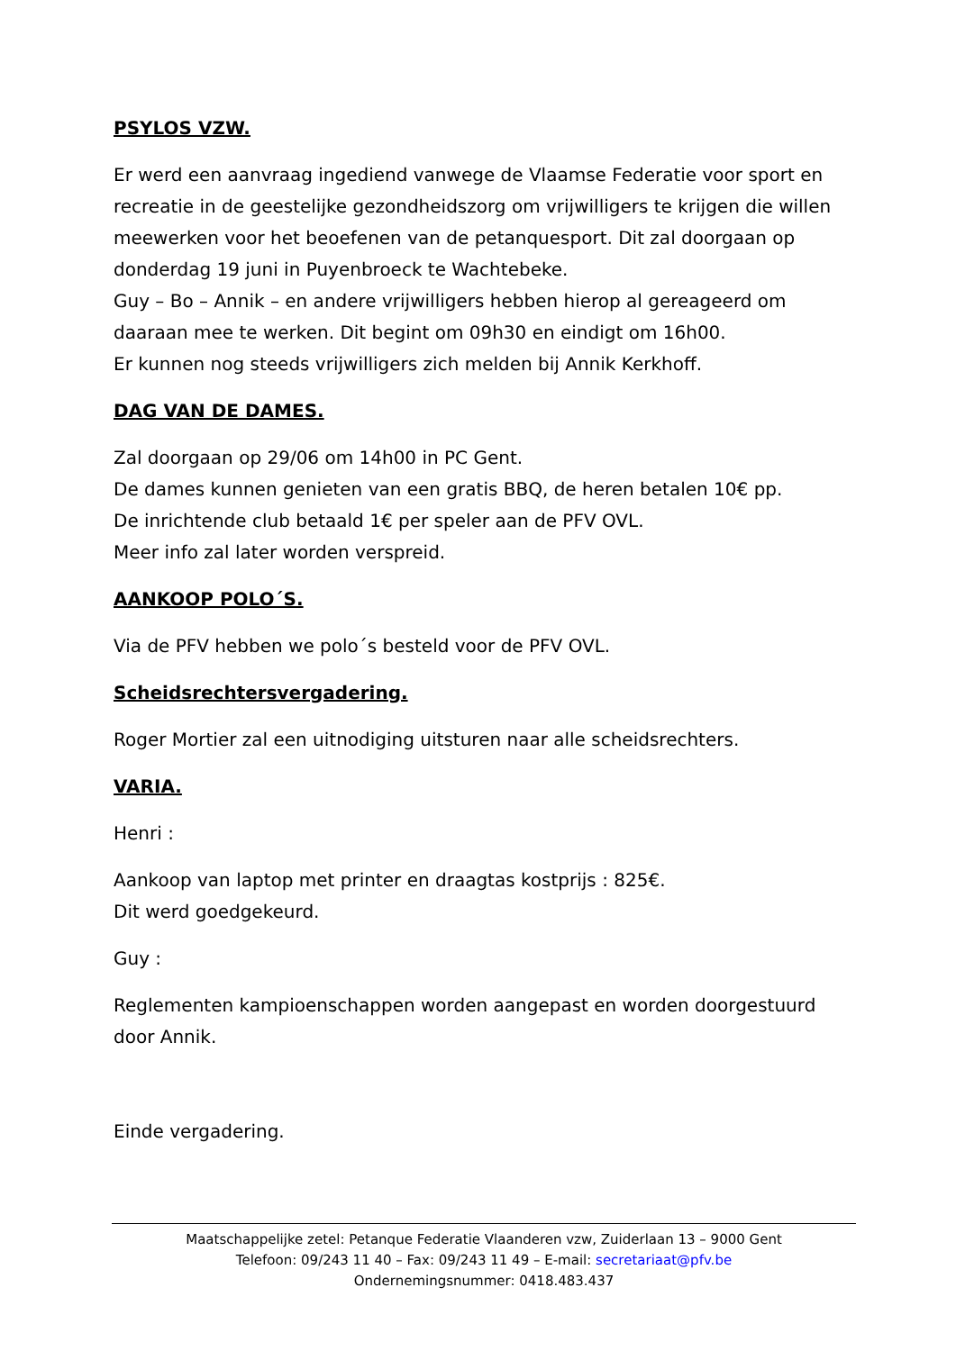PSYLOS VZW.
Er werd een aanvraag ingediend vanwege de Vlaamse Federatie voor sport en recreatie in de geestelijke gezondheidszorg om vrijwilligers te krijgen die willen meewerken voor het beoefenen van de petanquesport. Dit zal doorgaan op donderdag 19 juni in Puyenbroeck te Wachtebeke.
Guy – Bo – Annik – en andere vrijwilligers hebben hierop al gereageerd om daaraan mee te werken. Dit begint om 09h30 en eindigt om 16h00.
Er kunnen nog steeds vrijwilligers zich melden bij Annik Kerkhoff.
DAG VAN DE DAMES.
Zal doorgaan op 29/06 om 14h00 in PC Gent.
De dames kunnen genieten van een gratis BBQ, de heren betalen 10€ pp.
De inrichtende club betaald 1€ per speler aan de PFV OVL.
Meer info zal later worden verspreid.
AANKOOP POLO´S.
Via de PFV hebben we polo´s besteld voor de PFV OVL.
Scheidsrechtersvergadering.
Roger Mortier zal een uitnodiging uitsturen naar alle scheidsrechters.
VARIA.
Henri :
Aankoop van laptop met printer en draagtas kostprijs : 825€.
Dit werd goedgekeurd.
Guy :
Reglementen kampioenschappen worden aangepast en worden doorgestuurd door Annik.
Einde vergadering.
Maatschappelijke zetel: Petanque Federatie Vlaanderen vzw, Zuiderlaan 13 – 9000 Gent
Telefoon: 09/243 11 40 – Fax: 09/243 11 49 – E-mail: secretariaat@pfv.be
Ondernemingsnummer: 0418.483.437